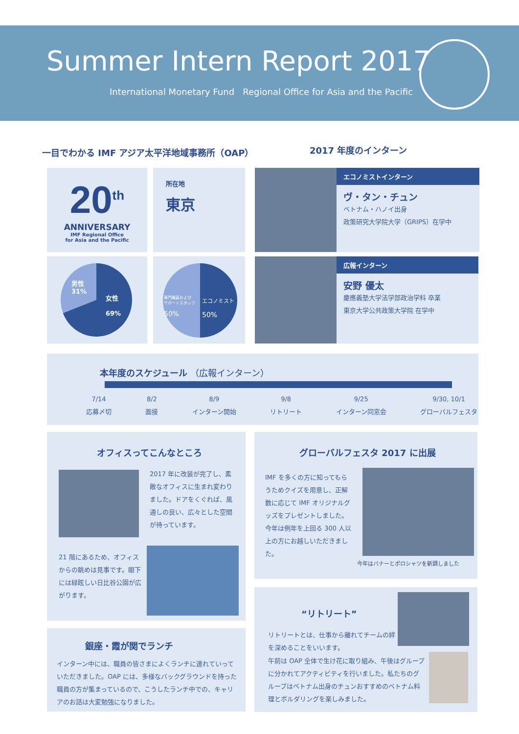Summer Intern Report 2017
International Monetary Fund Regional Office for Asia and the Pacific
一目でわかる IMF アジア太平洋地域事務所（OAP）
2017 年度のインターン
20<sup>th</sup>
ANNIVERSARY
IMF Regional Office
for Asia and the Pacific
所在地
東京
男性
31%
女性
69%
専門職員および
サポートスタッフ
50%
エコノミスト
50%
エコノミストインターン
ヴ・タン・チュン
ベトナム・ハノイ出身
政策研究大学院大学（GRIPS）在学中
広報インターン
安野 優太
慶應義塾大学法学部政治学科 卒業
東京大学公共政策大学院 在学中
本年度のスケジュール （広報インターン）
7/14
応募〆切 8/2
面接 8/9
インターン開始 9/8
リトリート 9/25
インターン同窓会 9/30, 10/1
グローバルフェスタ
オフィスってこんなところ
2017 年に改装が完了し、素敵なオフィスに生まれ変わりました。ドアをくぐれば、風通しの良い、広々とした空間が待っています。
21 階にあるため、オフィスからの眺めは見事です。眼下には緑眩しい日比谷公園が広がります。
銀座・霞が関でランチ
インターン中には、職員の皆さまによくランチに連れていっていただきました。OAP には、多様なバックグラウンドを持った職員の方が集まっているので、こうしたランチ中での、キャリアのお話は大変勉強になりました。
グローバルフェスタ 2017 に出展
IMF を多くの方に知ってもらうためクイズを用意し、正解数に応じて IMF オリジナルグッズをプレゼントしました。今年は例年を上回る 300 人以上の方にお越しいただきました。
今年はバナーとポロシャツを新調しました
“リトリート”
リトリートとは、仕事から離れてチームの絆を深めることをいいます。
午前は OAP 全体で生け花に取り組み、午後はグループに分かれてアクティビティを行いました。私たちのグループはベトナム出身のチュンおすすめのベトナム料理とボルダリングを楽しみました。